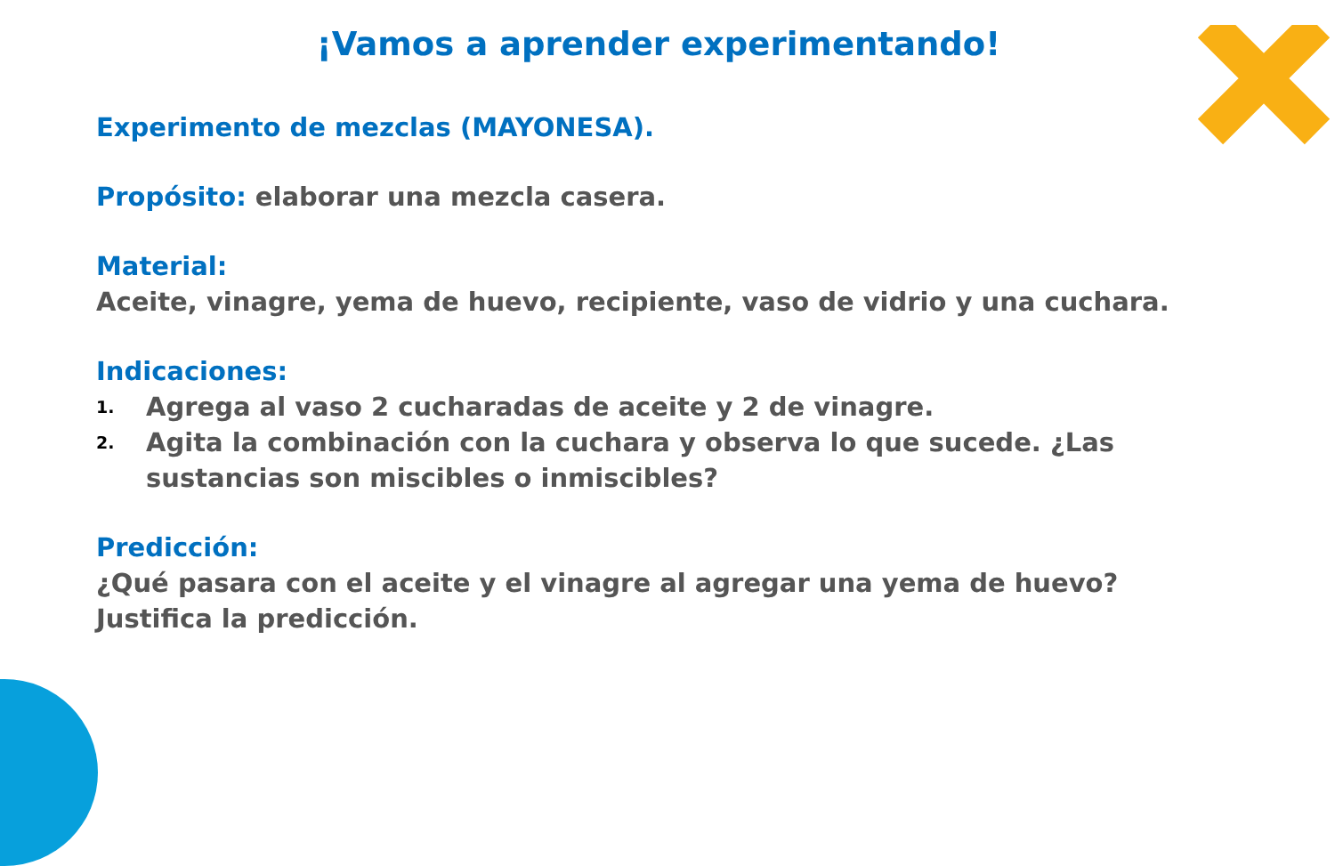¡Vamos a aprender experimentando!
Experimento de mezclas (MAYONESA).
Propósito: elaborar una mezcla casera.
Material:
Aceite, vinagre, yema de huevo, recipiente, vaso de vidrio y una cuchara.
Indicaciones:
1. Agrega al vaso 2 cucharadas de aceite y 2 de vinagre.
2. Agita la combinación con la cuchara y observa lo que sucede. ¿Las sustancias son miscibles o inmiscibles?
Predicción:
¿Qué pasara con el aceite y el vinagre al agregar una yema de huevo? Justifica la predicción.